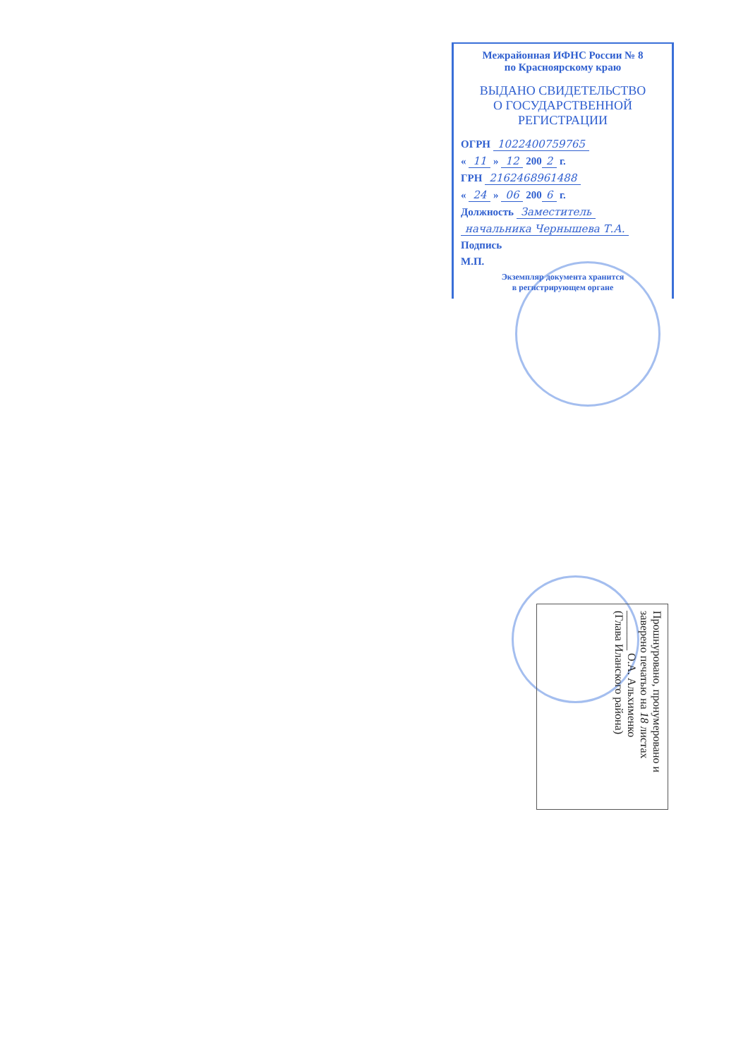Межрайонная ИФНС России № 8
по Красноярскому краю
ВЫДАНО СВИДЕТЕЛЬСТВО
О ГОСУДАРСТВЕННОЙ
РЕГИСТРАЦИИ
ОГРН 1022400759765
« 11 » 12 200 2 г.
ГРН 2162468961488
« 24 » 06 200 6 г.
Должность Заместитель
начальника Чернышева Т.А.
Подпись
М.П.
Экземпляр документа хранится
в регистрирующем органе
Прошнуровано, пронумеровано и заверено печатью на 18 листах
_______ О.А. Альхименко
(Глава Иланского района)